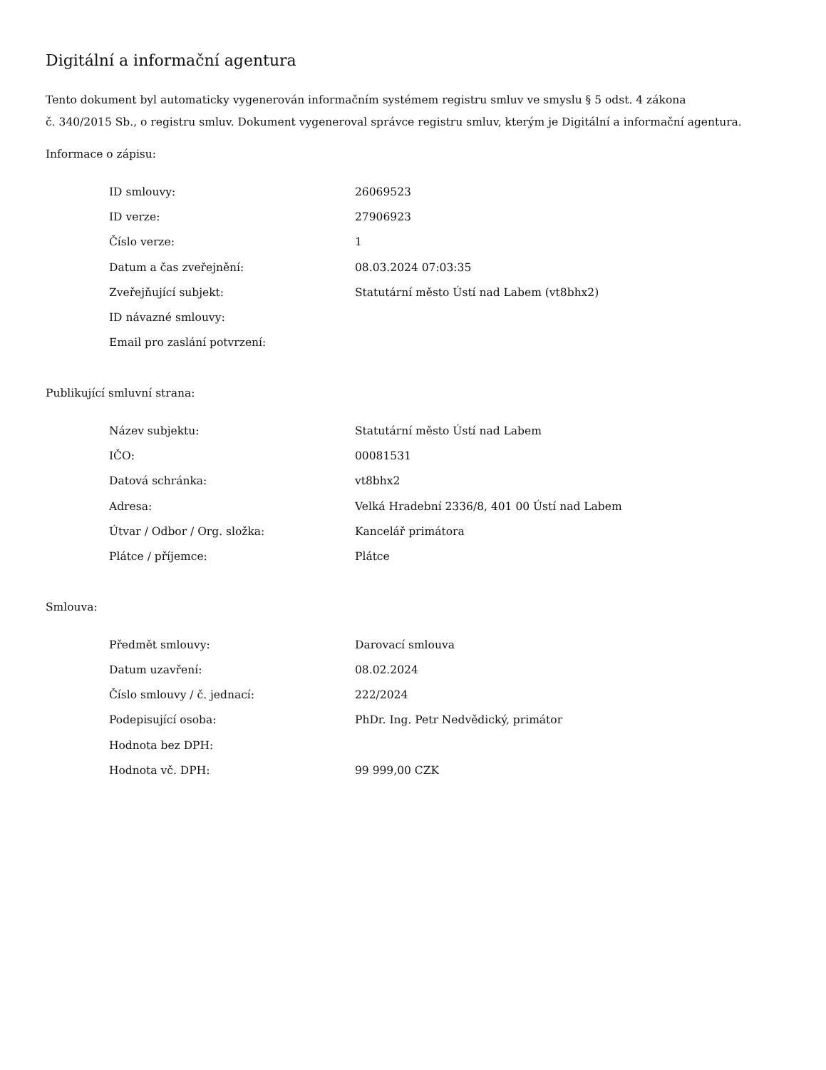Digitální a informační agentura
Tento dokument byl automaticky vygenerován informačním systémem registru smluv ve smyslu § 5 odst. 4 zákona
č. 340/2015 Sb., o registru smluv. Dokument vygeneroval správce registru smluv, kterým je Digitální a informační agentura.
Informace o zápisu:
| ID smlouvy: | 26069523 |
| ID verze: | 27906923 |
| Číslo verze: | 1 |
| Datum a čas zveřejnění: | 08.03.2024 07:03:35 |
| Zveřejňující subjekt: | Statutární město Ústí nad Labem (vt8bhx2) |
| ID návazné smlouvy: | |
| Email pro zaslání potvrzení: | |
Publikující smluvní strana:
| Název subjektu: | Statutární město Ústí nad Labem |
| IČO: | 00081531 |
| Datová schránka: | vt8bhx2 |
| Adresa: | Velká Hradební 2336/8, 401 00 Ústí nad Labem |
| Útvar / Odbor / Org. složka: | Kancelář primátora |
| Plátce / příjemce: | Plátce |
Smlouva:
| Předmět smlouvy: | Darovací smlouva |
| Datum uzavření: | 08.02.2024 |
| Číslo smlouvy / č. jednací: | 222/2024 |
| Podepisující osoba: | PhDr. Ing. Petr Nedvědický, primátor |
| Hodnota bez DPH: | |
| Hodnota vč. DPH: | 99 999,00 CZK |